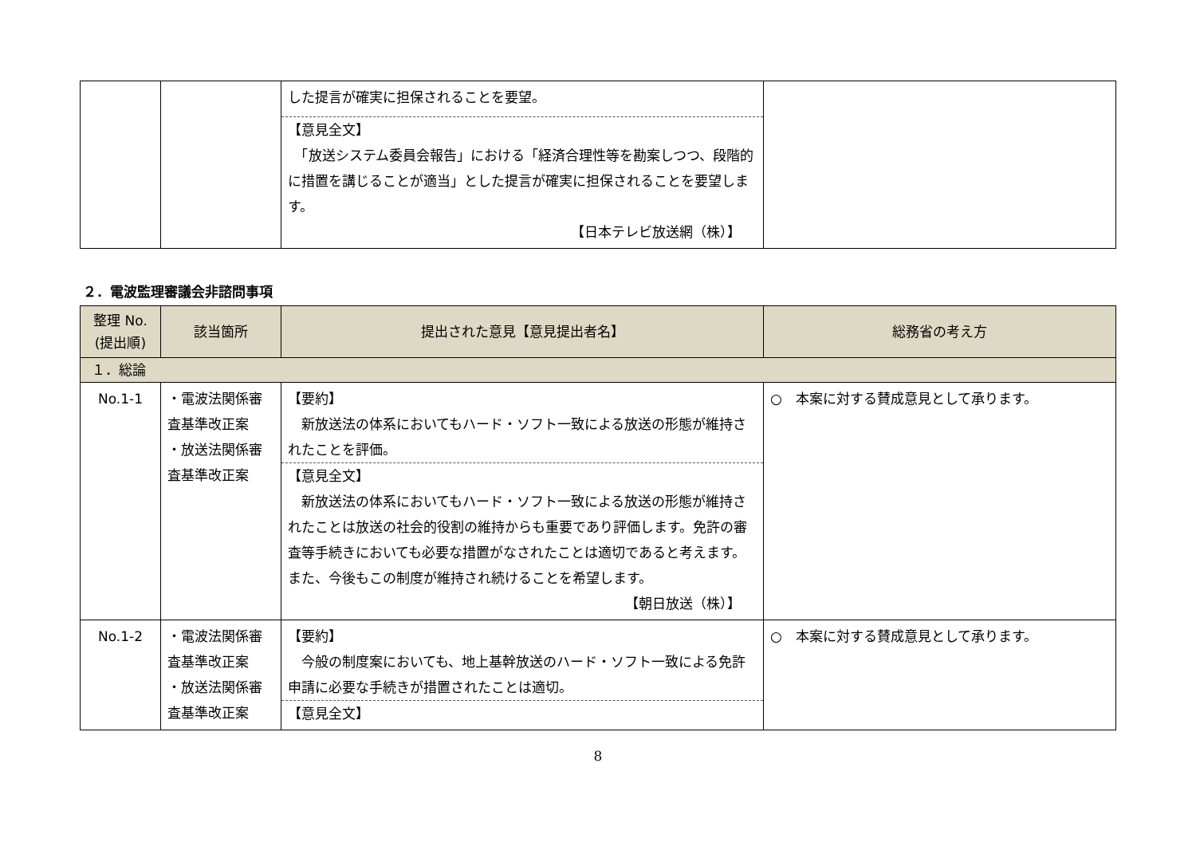| | | した提言が確実に担保されることを要望。 【意見全文】 「放送システム委員会報告」における「経済合理性等を勘案しつつ、段階的に措置を講じることが適当」とした提言が確実に担保されることを要望します。 【日本テレビ放送網（株）】 | |
２．電波監理審議会非諮問事項
| 整理 No. (提出順) | 該当箇所 | 提出された意見【意見提出者名】 | 総務省の考え方 |
| --- | --- | --- | --- |
| １．総論 | | | |
| No.1-1 | ・電波法関係審査基準改正案 ・放送法関係審査基準改正案 | 【要約】 新放送法の体系においてもハード・ソフト一致による放送の形態が維持されたことを評価。 【意見全文】 新放送法の体系においてもハード・ソフト一致による放送の形態が維持されたことは放送の社会的役割の維持からも重要であり評価します。免許の審査等手続きにおいても必要な措置がなされたことは適切であると考えます。 また、今後もこの制度が維持され続けることを希望します。 【朝日放送（株）】 | ○ 本案に対する賛成意見として承ります。 |
| No.1-2 | ・電波法関係審査基準改正案 ・放送法関係審査基準改正案 | 【要約】 今般の制度案においても、地上基幹放送のハード・ソフト一致による免許申請に必要な手続きが措置されたことは適切。 【意見全文】 | ○ 本案に対する賛成意見として承ります。 |
8